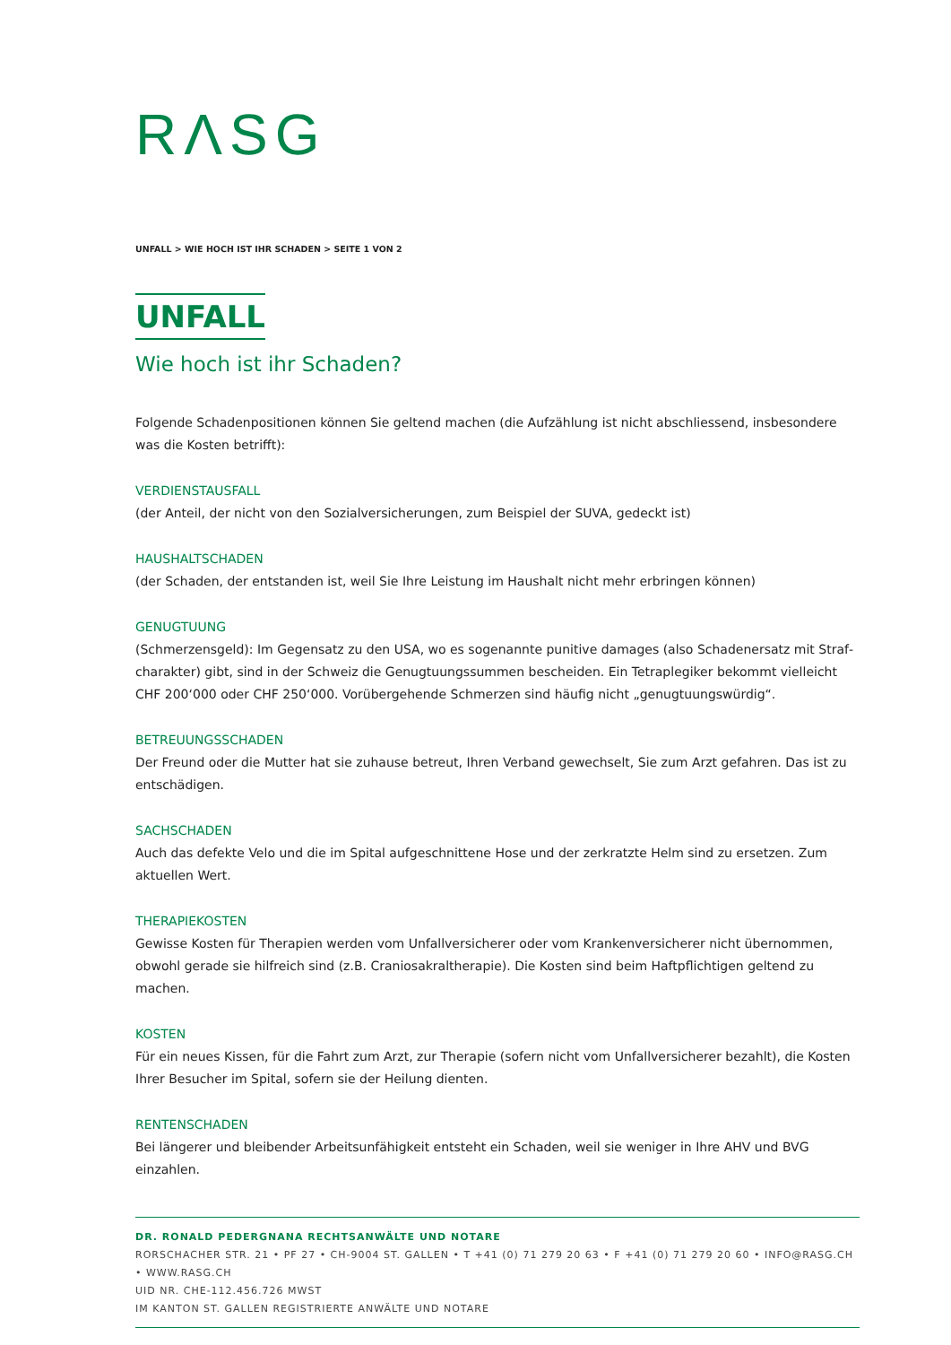RΛSG
UNFALL > WIE HOCH IST IHR SCHADEN > SEITE 1 VON 2
UNFALL
Wie hoch ist ihr Schaden?
Folgende Schadenpositionen können Sie geltend machen (die Aufzählung ist nicht abschliessend, insbesondere was die Kosten betrifft):
VERDIENSTAUSFALL
(der Anteil, der nicht von den Sozialversicherungen, zum Beispiel der SUVA, gedeckt ist)
HAUSHALTSCHADEN
(der Schaden, der entstanden ist, weil Sie Ihre Leistung im Haushalt nicht mehr erbringen können)
GENUGTUUNG
(Schmerzensgeld): Im Gegensatz zu den USA, wo es sogenannte punitive damages (also Schadenersatz mit Straf­charakter) gibt, sind in der Schweiz die Genugtuungssummen bescheiden. Ein Tetraplegiker bekommt vielleicht CHF 200‘000 oder CHF 250‘000. Vorübergehende Schmerzen sind häufig nicht „genugtuungswürdig“.
BETREUUNGSSCHADEN
Der Freund oder die Mutter hat sie zuhause betreut, Ihren Verband gewechselt, Sie zum Arzt gefahren. Das ist zu entschädigen.
SACHSCHADEN
Auch das defekte Velo und die im Spital aufgeschnittene Hose und der zerkratzte Helm sind zu ersetzen. Zum aktuellen Wert.
THERAPIEKOSTEN
Gewisse Kosten für Therapien werden vom Unfallversicherer oder vom Krankenversicherer nicht übernommen, obwohl gerade sie hilfreich sind (z.B. Craniosakraltherapie). Die Kosten sind beim Haftpflichtigen geltend zu machen.
KOSTEN
Für ein neues Kissen, für die Fahrt zum Arzt, zur Therapie (sofern nicht vom Unfallversicherer bezahlt), die Kosten Ihrer Besucher im Spital, sofern sie der Heilung dienten.
RENTENSCHADEN
Bei längerer und bleibender Arbeitsunfähigkeit entsteht ein Schaden, weil sie weniger in Ihre AHV und BVG einzahlen.
DR. RONALD PEDERGNANA RECHTSANWÄLTE UND NOTARE
RORSCHACHER STR. 21 • PF 27 • CH-9004 ST. GALLEN • T +41 (0) 71 279 20 63 • F +41 (0) 71 279 20 60 • INFO@RASG.CH • WWW.RASG.CH
UID NR. CHE-112.456.726 MWST
IM KANTON ST. GALLEN REGISTRIERTE ANWÄLTE UND NOTARE